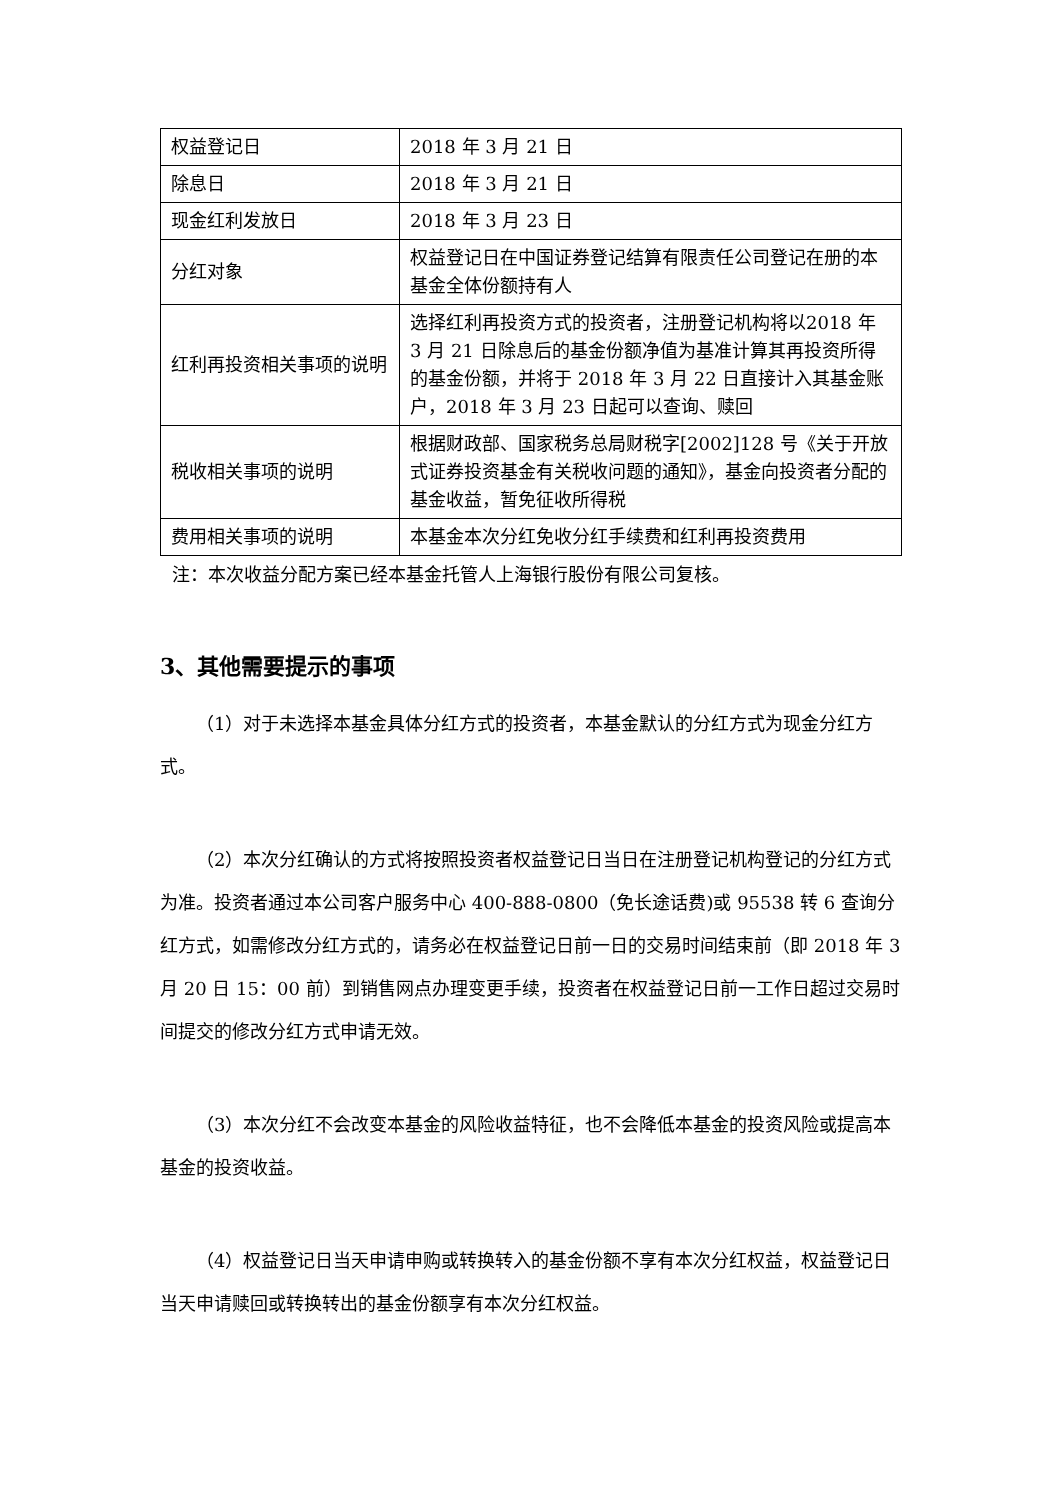| 权益登记日 | 2018 年 3 月 21 日 |
| 除息日 | 2018 年 3 月 21 日 |
| 现金红利发放日 | 2018 年 3 月 23 日 |
| 分红对象 | 权益登记日在中国证券登记结算有限责任公司登记在册的本基金全体份额持有人 |
| 红利再投资相关事项的说明 | 选择红利再投资方式的投资者，注册登记机构将以2018 年 3 月 21 日除息后的基金份额净值为基准计算其再投资所得的基金份额，并将于 2018 年 3 月 22 日直接计入其基金账户，2018 年 3 月 23 日起可以查询、赎回 |
| 税收相关事项的说明 | 根据财政部、国家税务总局财税字[2002]128 号《关于开放式证券投资基金有关税收问题的通知》，基金向投资者分配的基金收益，暂免征收所得税 |
| 费用相关事项的说明 | 本基金本次分红免收分红手续费和红利再投资费用 |
注：本次收益分配方案已经本基金托管人上海银行股份有限公司复核。
3、其他需要提示的事项
（1）对于未选择本基金具体分红方式的投资者，本基金默认的分红方式为现金分红方式。
（2）本次分红确认的方式将按照投资者权益登记日当日在注册登记机构登记的分红方式为准。投资者通过本公司客户服务中心 400-888-0800（免长途话费)或 95538 转 6 查询分红方式，如需修改分红方式的，请务必在权益登记日前一日的交易时间结束前（即 2018 年 3 月 20 日 15：00 前）到销售网点办理变更手续，投资者在权益登记日前一工作日超过交易时间提交的修改分红方式申请无效。
（3）本次分红不会改变本基金的风险收益特征，也不会降低本基金的投资风险或提高本基金的投资收益。
（4）权益登记日当天申请申购或转换转入的基金份额不享有本次分红权益，权益登记日当天申请赎回或转换转出的基金份额享有本次分红权益。